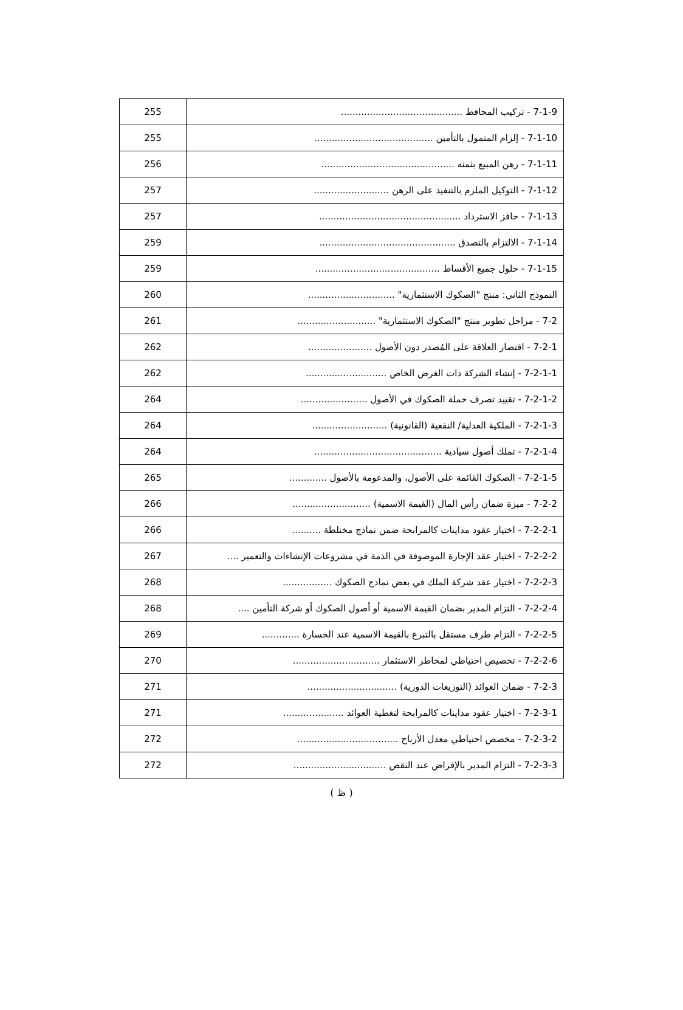| 7-1-9 - تركيب المحافظ .......................................... | 255 |
| 7-1-10 - إلزام المتمول بالتأمين ......................................... | 255 |
| 7-1-11 - رهن المبيع بثمنه .............................................. | 256 |
| 7-1-12 - التوكيل الملزم بالتنفيذ على الرهن .......................... | 257 |
| 7-1-13 - حافز الاسترداد ................................................. | 257 |
| 7-1-14 - الالتزام بالتصدق ............................................... | 259 |
| 7-1-15 - حلول جميع الأقساط ........................................... | 259 |
| النموذج الثاني: منتج "الصكوك الاستثمارية" .............................. | 260 |
| 7-2 - مراحل تطوير منتج "الصكوك الاستثمارية" ........................... | 261 |
| 7-2-1 - اقتصار العلاقة على المُصدر دون الأصول ...................... | 262 |
| 7-2-1-1 - إنشاء الشركة ذات الغرض الخاص ............................ | 262 |
| 7-2-1-2 - تقييد تصرف حملة الصكوك في الأصول ....................... | 264 |
| 7-2-1-3 - الملكية العدلية/ النفعية (القانونية) .......................... | 264 |
| 7-2-1-4 - تملك أصول سيادية ............................................ | 264 |
| 7-2-1-5 - الصكوك القائمة على الأصول، والمدعومة بالأصول ............. | 265 |
| 7-2-2 - ميزة ضمان رأس المال (القيمة الاسمية) ........................... | 266 |
| 7-2-2-1 - اختيار عقود مداينات كالمرابحة ضمن نماذج مختلطة .......... | 266 |
| 7-2-2-2 - اختيار عقد الإجارة الموصوفة في الذمة في مشروعات الإنشاءات والتعمير .... | 267 |
| 7-2-2-3 - اختيار عقد شركة الملك في بعض نماذج الصكوك ................. | 268 |
| 7-2-2-4 - التزام المدير بضمان القيمة الاسمية أو أصول الصكوك أو شركة التأمين .... | 268 |
| 7-2-2-5 - التزام طرف مستقل بالتبرع بالقيمة الاسمية عند الخسارة ............. | 269 |
| 7-2-2-6 - تخصيص احتياطي لمخاطر الاستثمار .............................. | 270 |
| 7-2-3 - ضمان العوائد (التوزيعات الدورية) ............................... | 271 |
| 7-2-3-1 - اختيار عقود مداينات كالمرابحة لتغطية العوائد ..................... | 271 |
| 7-2-3-2 - مخصص احتياطي معدل الأرباح ................................... | 272 |
| 7-2-3-3 - التزام المدير بالإقراض عند النقص ................................ | 272 |
( ظ )